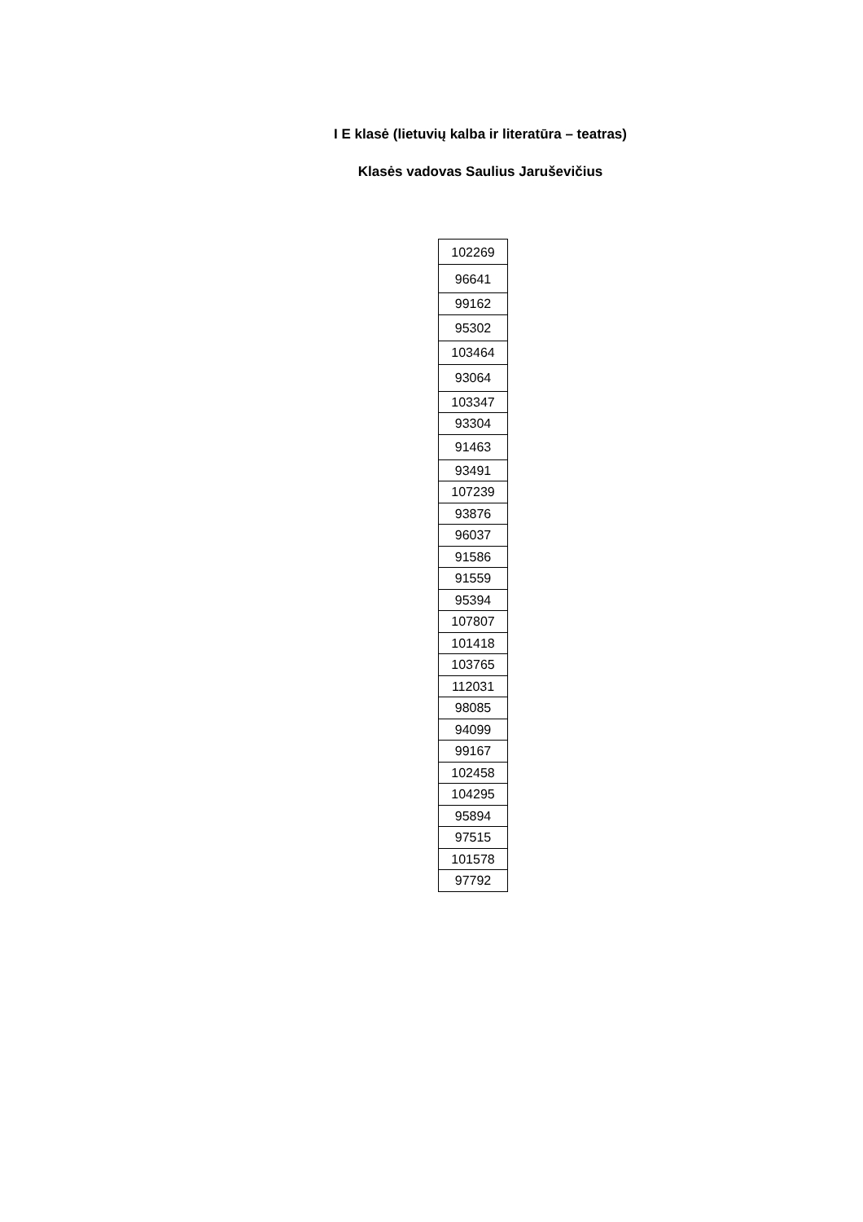I E klasė (lietuvių kalba ir literatūra – teatras)
Klasės vadovas Saulius Jaruševičius
| 102269 |
| 96641 |
| 99162 |
| 95302 |
| 103464 |
| 93064 |
| 103347 |
| 93304 |
| 91463 |
| 93491 |
| 107239 |
| 93876 |
| 96037 |
| 91586 |
| 91559 |
| 95394 |
| 107807 |
| 101418 |
| 103765 |
| 112031 |
| 98085 |
| 94099 |
| 99167 |
| 102458 |
| 104295 |
| 95894 |
| 97515 |
| 101578 |
| 97792 |